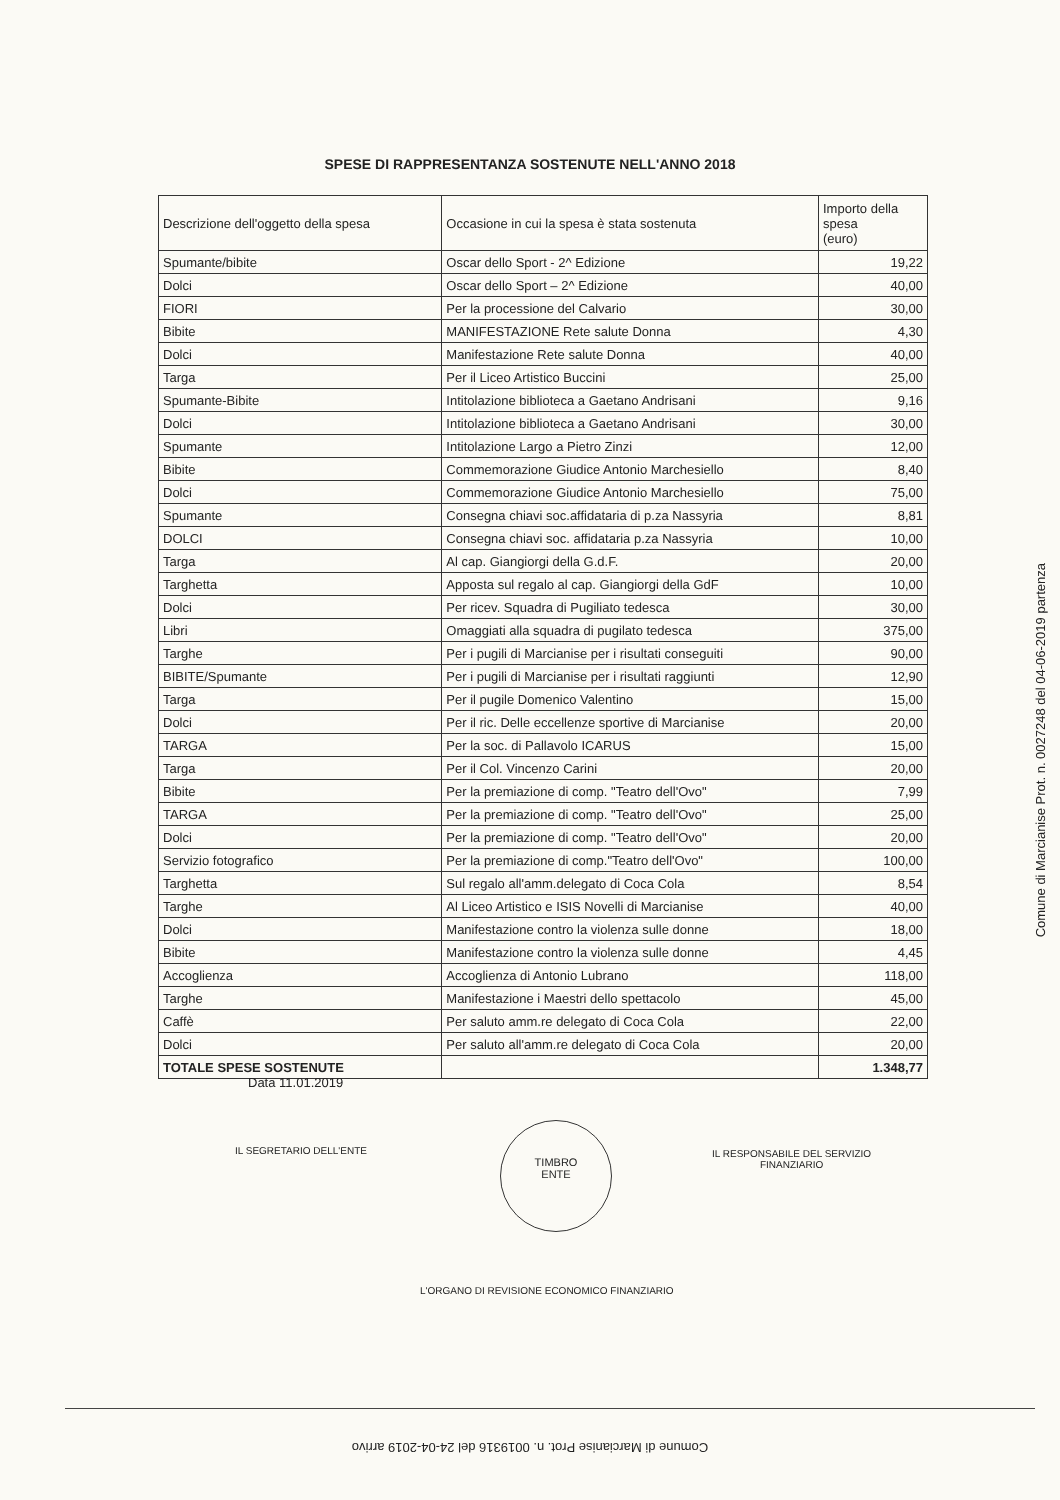SPESE DI RAPPRESENTANZA SOSTENUTE NELL'ANNO 2018
| Descrizione dell'oggetto della spesa | Occasione in cui la spesa è stata sostenuta | Importo della spesa (euro) |
| --- | --- | --- |
| Spumante/bibite | Oscar dello Sport - 2^ Edizione | 19,22 |
| Dolci | Oscar dello Sport – 2^ Edizione | 40,00 |
| FIORI | Per la processione del Calvario | 30,00 |
| Bibite | MANIFESTAZIONE Rete salute Donna | 4,30 |
| Dolci | Manifestazione Rete salute Donna | 40,00 |
| Targa | Per il Liceo Artistico Buccini | 25,00 |
| Spumante-Bibite | Intitolazione biblioteca a Gaetano Andrisani | 9,16 |
| Dolci | Intitolazione biblioteca a Gaetano Andrisani | 30,00 |
| Spumante | Intitolazione Largo a Pietro Zinzi | 12,00 |
| Bibite | Commemorazione Giudice Antonio Marchesiello | 8,40 |
| Dolci | Commemorazione Giudice Antonio Marchesiello | 75,00 |
| Spumante | Consegna chiavi soc.affidataria di p.za Nassyria | 8,81 |
| DOLCI | Consegna chiavi soc. affidataria p.za Nassyria | 10,00 |
| Targa | Al cap. Giangiorgi della G.d.F. | 20,00 |
| Targhetta | Apposta sul regalo al cap. Giangiorgi della GdF | 10,00 |
| Dolci | Per ricev. Squadra di Pugiliato tedesca | 30,00 |
| Libri | Omaggiati alla squadra di pugilato tedesca | 375,00 |
| Targhe | Per i pugili di Marcianise per i risultati conseguiti | 90,00 |
| BIBITE/Spumante | Per i pugili di Marcianise per i risultati raggiunti | 12,90 |
| Targa | Per il pugile Domenico Valentino | 15,00 |
| Dolci | Per il ric. Delle eccellenze sportive di Marcianise | 20,00 |
| TARGA | Per la soc. di Pallavolo ICARUS | 15,00 |
| Targa | Per il Col. Vincenzo Carini | 20,00 |
| Bibite | Per la premiazione di comp. "Teatro dell'Ovo" | 7,99 |
| TARGA | Per la premiazione di comp. "Teatro dell'Ovo" | 25,00 |
| Dolci | Per la premiazione di comp. "Teatro dell'Ovo" | 20,00 |
| Servizio fotografico | Per la premiazione di comp."Teatro dell'Ovo" | 100,00 |
| Targhetta | Sul regalo all'amm.delegato di Coca Cola | 8,54 |
| Targhe | Al Liceo Artistico e ISIS Novelli di Marcianise | 40,00 |
| Dolci | Manifestazione contro la violenza sulle donne | 18,00 |
| Bibite | Manifestazione contro la violenza sulle donne | 4,45 |
| Accoglienza | Accoglienza di Antonio Lubrano | 118,00 |
| Targhe | Manifestazione i Maestri dello spettacolo | 45,00 |
| Caffè | Per saluto amm.re delegato di Coca Cola | 22,00 |
| Dolci | Per saluto all'amm.re delegato di Coca Cola | 20,00 |
| TOTALE SPESE SOSTENUTE | | 1.348,77 |
Data 11.01.2019
IL SEGRETARIO DELL'ENTE
TIMBRO
ENTE
IL RESPONSABILE DEL SERVIZIO
FINANZIARIO
L'ORGANO DI REVISIONE ECONOMICO FINANZIARIO
Comune di Marcianise Prot. n. 0019316 del 24-04-2019 arrivo
Comune di Marcianise Prot. n. 0027248 del 04-06-2019 partenza